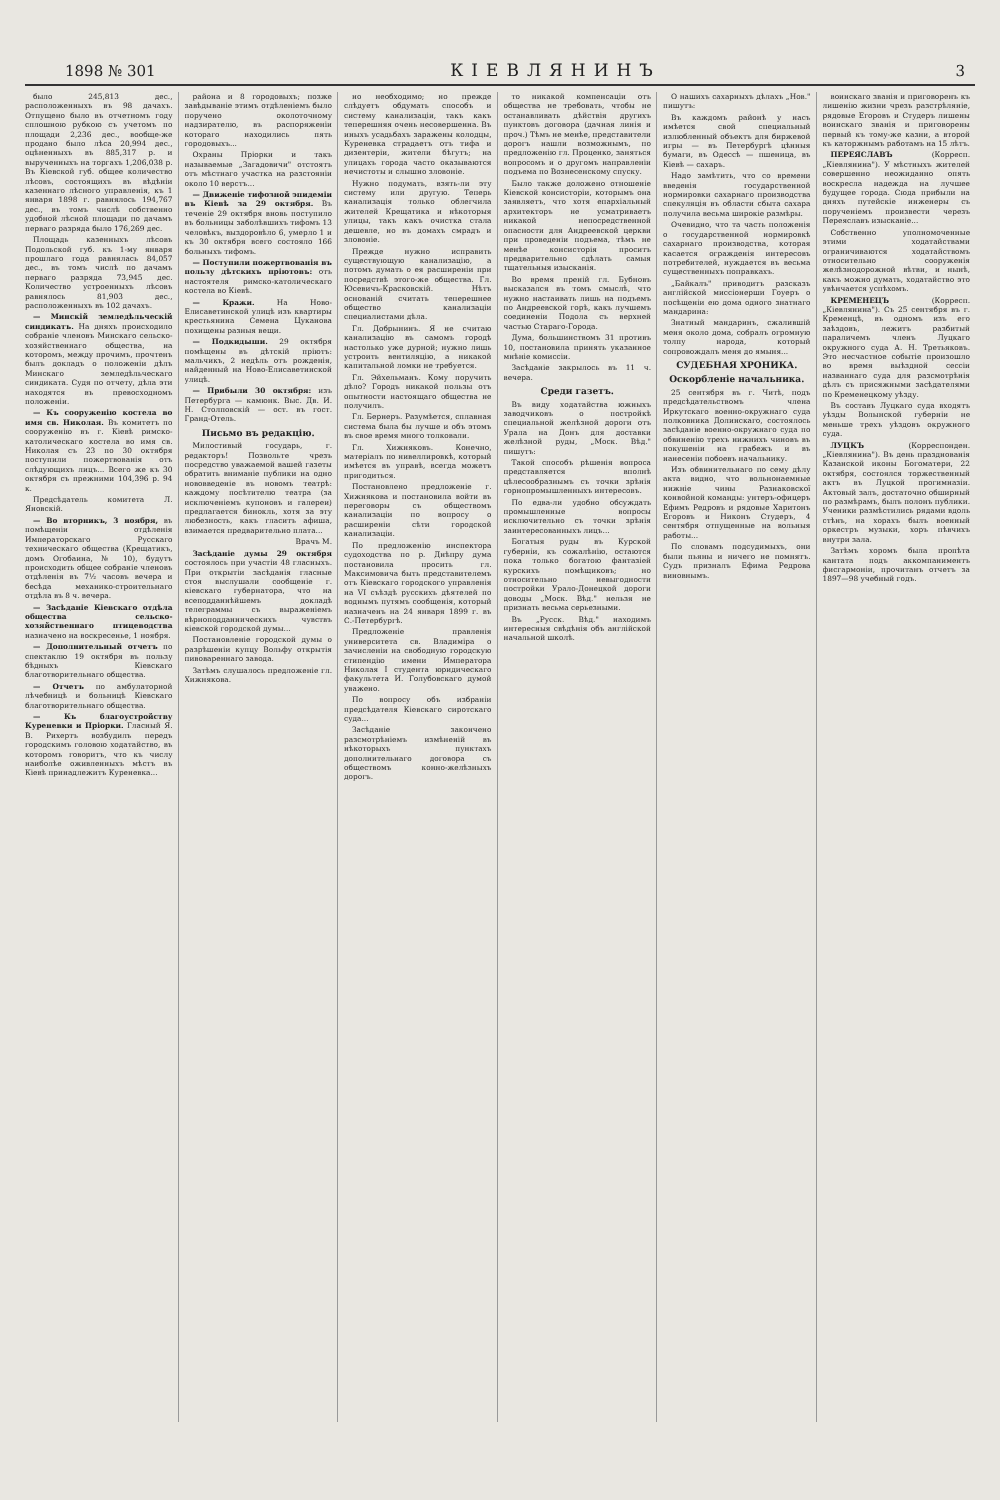1898 № 301 КІЕВЛЯНИНЪ 3
было 245,813 дес., расположенныхъ въ 98 дачахъ. Отпущено было въ отчетномъ году сплошною рубкою съ учетомъ по площади 2,236 дес., вообще-же продано было лѣса 20,994 дес., оцѣненныхъ въ 885,317 р. и вырученныхъ на торгахъ 1,206,038 р. Въ Кіевской губ. общее количество лѣсовъ, состоящихъ въ вѣдѣніи казеннаго лѣсного управленія, къ 1 января 1898 г. равнялось 194,767 дес., въ томъ числѣ собственно удобной лѣсной площади по дачамъ перваго разряда было 176,269 дес.
Площадь казенныхъ лѣсовъ Подольской губ. къ 1-му января прошлаго года равнялась 84,057 дес., въ томъ числѣ по дачамъ перваго разряда 73,945 дес. Количество устроенныхъ лѣсовъ равнялось 81,903 дес., расположенныхъ въ 102 дачахъ.
— Минскій земледѣльческій синдикатъ. На дняхъ происходило собраніе членовъ Минскаго сельско-хозяйственнаго общества, на которомъ, между прочимъ, прочтенъ былъ докладъ о положеніи дѣлъ Минскаго земледѣльческаго синдиката. Судя по отчету, дѣла эти находятся въ превосходномъ положеніи.
— Къ сооруженію костела во имя св. Николая. Въ комитетъ по сооруженію въ г. Кіевѣ римско-католическаго костела во имя св. Николая съ 23 по 30 октября поступили пожертвованія отъ слѣдующихъ лицъ... Всего же къ 30 октября съ прежними 104,396 р. 94 к.
Предсѣдатель комитета Л. Яновскій.
— Во вторникъ, 3 ноября, въ помѣщеніи отдѣленія Императорскаго Русскаго техническаго общества (Крещатикъ, домъ Огобаина, № 10), будутъ происходить общее собраніе членовъ отдѣленія въ 7½ часовъ вечера и бесѣда механико-строительнаго отдѣла въ 8 ч. вечера.
— Засѣданіе Кіевскаго отдѣла общества сельско-хозяйственнаго птицеводства назначено на воскресенье, 1 ноября.
— Дополнительный отчетъ по спектаклю 19 октября въ пользу бѣдныхъ Кіевскаго благотворительнаго общества.
— Отчетъ по амбулаторной лѣчебницѣ и больницѣ Кіевскаго благотворительнаго общества.
— Къ благоустройству Куреневки и Пріорки. Гласный Я. В. Рихертъ возбудилъ передъ городскимъ головою ходатайство, въ которомъ говоритъ, что къ числу наиболѣе оживленныхъ мѣстъ въ Кіевѣ принадлежитъ Куреневка...
района и 8 городовыхъ; позже завѣдываніе этимъ отдѣленіемъ было поручено околоточному надзирателю, въ распоряженіи котораго находились пять городовыхъ...
Охраны Пріорки и такъ называемые „Загадовичи" отстоятъ отъ мѣстнаго участка на разстояніи около 10 верстъ...
— Движеніе тифозной эпидеміи въ Кіевѣ за 29 октября. Въ теченіе 29 октября вновь поступило въ больницы заболѣвшихъ тифомъ 13 человѣкъ, выздоровѣло 6, умерло 1 и къ 30 октября всего состояло 166 больныхъ тифомъ.
— Поступили пожертвованія въ пользу дѣтскихъ пріютовъ: отъ настоятеля римско-католическаго костела во Кіевѣ.
— Кражи. На Ново-Елисаветинской улицѣ изъ квартиры крестьянина Семена Цуканова похищены разныя вещи.
— Подкидыши. 29 октября помѣщены въ дѣтскій пріютъ: мальчикъ, 2 недѣль отъ рожденія, найденный на Ново-Елисаветинской улицѣ.
— Прибыли 30 октября: изъ Петербурга — камюнк. Выс. Дв. И. Н. Столповскій — ост. въ гост. Гранд-Отель.
Письмо въ редакцію.
Милостивый государь, г. редакторъ! Позвольте чрезъ посредство уважаемой вашей газеты обратить вниманіе публики на одно нововведеніе въ новомъ театрѣ: каждому посѣтителю театра (за исключеніемъ купоновъ и галереи) предлагается бинокль, хотя за эту любезность, какъ гласитъ афиша, взимается предварительно плата...
Врачъ М.
Засѣданіе думы 29 октября состоялось при участіи 48 гласныхъ. При открытіи засѣданія гласные стоя выслушали сообщеніе г. кіевскаго губернатора, что на всеподданнѣйшемъ докладѣ телеграммы съ выраженіемъ вѣрноподданническихъ чувствъ кіевской городской думы...
Постановленіе городской думы о разрѣшеніи купцу Вольфу открытія пивовареннаго завода.
Затѣмъ слушалось предложеніе гл. Хижнякова.
но необходимо; но прежде слѣдуетъ обдумать способъ и систему канализаціи, такъ какъ теперешняя очень несовершенна. Въ иныхъ усадьбахъ заражены колодцы, Куреневка страдаетъ отъ тифа и дизентеріи, жители бѣгутъ; на улицахъ города часто оказываются нечистоты и слышно зловоніе.
Нужно подумать, взять-ли эту систему или другую. Теперь канализація только облегчила жителей Крещатика и нѣкоторыя улицы, такъ какъ очистка стала дешевле, но въ домахъ смрадъ и зловоніе.
Прежде нужно исправить существующую канализацію, а потомъ думать о ея расширеніи при посредствѣ этого-же общества. Гл. Юсевичъ-Красковскій. Нѣтъ основаній считать теперешнее общество канализаціи специалистами дѣла.
Гл. Добрынинъ. Я не считаю канализацію въ самомъ городѣ настолько уже дурной; нужно лишь устроить вентиляцію, а никакой капитальной ломки не требуется.
Гл. Эйхельманъ. Кому поручить дѣло? Городъ никакой пользы отъ опытности настоящаго общества не получилъ.
Гл. Бернеръ. Разумѣется, сплавная система была бы лучше и объ этомъ въ свое время много толковали.
Гл. Хижняковъ. Конечно, матеріалъ по нивеллировкѣ, который имѣется въ управѣ, всегда можетъ пригодиться.
Постановлено предложеніе г. Хижнякова и постановила войти въ переговоры съ обществомъ канализаціи по вопросу о расширеніи сѣти городской канализаціи.
По предложенію инспектора судоходства по р. Днѣпру дума постановила просить гл. Максимовича быть представителемъ отъ Кіевскаго городского управленія на VI съѣздѣ русскихъ дѣятелей по воднымъ путямъ сообщенія, который назначенъ на 24 января 1899 г. въ С.-Петербургѣ.
Предложеніе правленія университета св. Владиміра о зачисленіи на свободную городскую стипендію имени Императора Николая I студента юридическаго факультета И. Голубовскаго думой уважено.
По вопросу объ избраніи предсѣдателя Кіевскаго сиротскаго суда...
Засѣданіе закончено разсмотрѣніемъ измѣненій въ нѣкоторыхъ пунктахъ дополнительнаго договора съ обществомъ конно-желѣзныхъ дорогъ.
то никакой компенсаціи отъ общества не требовать, чтобы не останавливать дѣйствія другихъ пунктовъ договора (дачная линія и проч.) Тѣмъ не менѣе, представители дорогъ нашли возможнымъ, по предложенію гл. Проценко, заняться вопросомъ и о другомъ направленіи подъема по Вознесенскому спуску.
Было также доложено отношеніе Кіевской консисторіи, которымъ она заявляетъ, что хотя епархіальный архитекторъ не усматриваетъ никакой непосредственной опасности для Андреевской церкви при проведеніи подъема, тѣмъ не менѣе консисторія проситъ предварительно сдѣлать самыя тщательныя изысканія.
Во время преній гл. Бубновъ высказался въ томъ смыслѣ, что нужно настаивать лишь на подъемъ по Андреевской горѣ, какъ лучшемъ соединеніи Подола съ верхней частью Стараго-Города.
Дума, большинствомъ 31 противъ 10, постановила принять указанное мнѣніе комиссіи.
Засѣданіе закрылось въ 11 ч. вечера.
Среди газетъ.
Въ виду ходатайства южныхъ заводчиковъ о постройкѣ специальной желѣзной дороги отъ Урала на Донъ для доставки желѣзной руды, „Моск. Вѣд." пишутъ:
Такой способъ рѣшенія вопроса представляется вполнѣ цѣлесообразнымъ съ точки зрѣнія горнопромышленныхъ интересовъ.
По едва-ли удобно обсуждать промышленные вопросы исключительно съ точки зрѣнія заинтересованныхъ лицъ...
Богатыя руды въ Курской губерніи, къ сожалѣнію, остаются пока только богатою фантазіей курскихъ помѣщиковъ; но относительно невыгодности постройки Урало-Донецкой дороги доводы „Моск. Вѣд." нельзя не признать весьма серьезными.
Въ „Русск. Вѣд." находимъ интересныя свѣдѣнія объ англійской начальной школѣ.
О нашихъ сахарныхъ дѣлахъ „Нов." пишутъ:
Въ каждомъ районѣ у насъ имѣется свой специальный излюбленный объектъ для биржевой игры — въ Петербургѣ цѣнныя бумаги, въ Одессѣ — пшеница, въ Кіевѣ — сахаръ.
Надо замѣтить, что со времени введенія государственной нормировки сахарнаго производства спекуляція въ области сбыта сахара получила весьма широкіе размѣры.
Очевидно, что та часть положенія о государственной нормировкѣ сахарнаго производства, которая касается огражденія интересовъ потребителей, нуждается въ весьма существенныхъ поправкахъ.
„Байкалъ" приводитъ разсказъ англійской миссіонерши Гоуеръ о посѣщеніи ею дома одного знатнаго мандарина:
Знатный мандаринъ, сжалившій меня около дома, собралъ огромную толпу народа, который сопровождалъ меня до ямыня...
СУДЕБНАЯ ХРОНИКА.
Оскорбленіе начальника.
25 сентября въ г. Читѣ, подъ предсѣдательствомъ члена Иркутскаго военно-окружнаго суда полковника Долинскаго, состоялось засѣданіе военно-окружнаго суда по обвиненію трехъ нижнихъ чиновъ въ покушеніи на грабежъ и въ нанесеніи побоевъ начальнику.
Изъ обвинительнаго по сему дѣлу акта видно, что вольнонаемные нижніе чины Разнаковскої конвойной команды: унтеръ-офицеръ Ефимъ Редровъ и рядовые Харитонъ Егоровъ и Никонъ Студеръ, 4 сентября отпущенные на вольныя работы...
По словамъ подсудимыхъ, они были пьяны и ничего не помнятъ. Судъ призналъ Ефима Редрова виновнымъ.
воинскаго званія и приговоренъ къ лишенію жизни чрезъ разстрѣляніе, рядовые Егоровъ и Студеръ лишены воинскаго званія и приговорены первый къ тому-же казни, а второй къ каторжнымъ работамъ на 15 лѣтъ.
ПЕРЕЯСЛАВЪ (Корресп. „Кіевлянина"). У мѣстныхъ жителей совершенно неожиданно опять воскресла надежда на лучшее будущее города. Сюда прибыли на дняхъ путейскіе инженеры съ порученіемъ произвести черезъ Переяславъ изысканіе...
Собственно уполномоченные этими ходатайствами ограничиваются ходатайствомъ относительно сооруженія желѣзнодорожной вѣтви, и нынѣ, какъ можно думать, ходатайство это увѣнчается успѣхомъ.
КРЕМЕНЕЦЪ (Корресп. „Кіевлянина"). Съ 25 сентября въ г. Кременцѣ, въ одномъ изъ его заѣздовъ, лежитъ разбитый параличемъ членъ Луцкаго окружного суда А. Н. Третьяковъ. Это несчастное событіе произошло во время выѣздной сессіи названнаго суда для разсмотрѣнія дѣлъ съ присяжными засѣдателями по Кременецкому уѣзду.
Въ составъ Луцкаго суда входятъ уѣзды Волынской губерніи не меньше трехъ уѣздовъ окружного суда.
ЛУЦКЪ (Корреспонден. „Кіевлянина"). Въ день празднованія Казанской иконы Богоматери, 22 октября, состоялся торжественный актъ въ Луцкой прогимназіи. Актовый залъ, достаточно обширный по размѣрамъ, былъ полонъ публики. Ученики размѣстились рядами вдоль стѣнъ, на хорахъ былъ военный оркестръ музыки, хоръ пѣвчихъ внутри зала.
Затѣмъ хоромъ была пропѣта кантата подъ аккомпаниментъ фисгармоніи, прочитанъ отчетъ за 1897—98 учебный годъ.